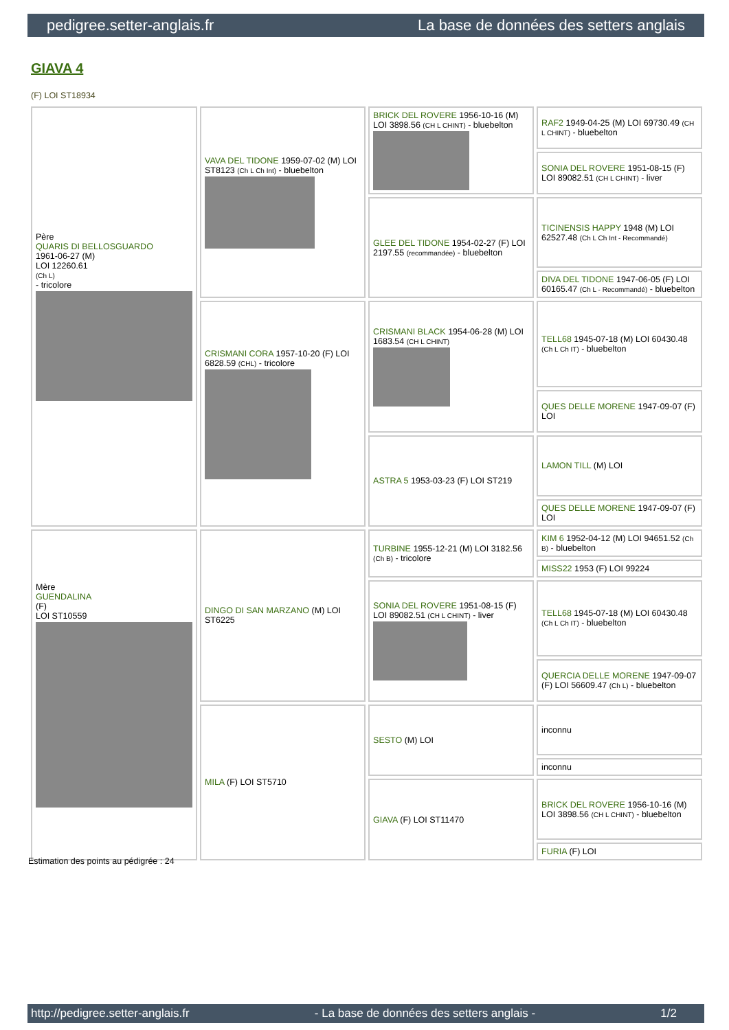pedigree.setter-anglais.fr La base de données des setters anglais
GIAVA 4
(F) LOI ST18934
| Père QUARIS DI BELLOSGUARDO 1961-06-27 (M) LOI 12260.61 (Ch L) - tricolore | VAVA DEL TIDONE 1959-07-02 (M) LOI ST8123 (Ch L Ch Int) - bluebelton | BRICK DEL ROVERE 1956-10-16 (M) LOI 3898.56 (CH L CHINT) - bluebelton | RAF2 1949-04-25 (M) LOI 69730.49 (CH L CHINT) - bluebelton |
| | | | SONIA DEL ROVERE 1951-08-15 (F) LOI 89082.51 (CH L CHINT) - liver |
| | | GLEE DEL TIDONE 1954-02-27 (F) LOI 2197.55 (recommandée) - bluebelton | TICINENSIS HAPPY 1948 (M) LOI 62527.48 (Ch L Ch Int - Recommandé) |
| | | | DIVA DEL TIDONE 1947-06-05 (F) LOI 60165.47 (Ch L - Recommandé) - bluebelton |
| | CRISMANI CORA 1957-10-20 (F) LOI 6828.59 (CHL) - tricolore | CRISMANI BLACK 1954-06-28 (M) LOI 1683.54 (CH L CHINT) | TELL68 1945-07-18 (M) LOI 60430.48 (Ch L Ch IT) - bluebelton |
| | | | QUES DELLE MORENE 1947-09-07 (F) LOI |
| | | ASTRA 5 1953-03-23 (F) LOI ST219 | LAMON TILL (M) LOI |
| | | | QUES DELLE MORENE 1947-09-07 (F) LOI |
| Mère GUENDALINA (F) LOI ST10559 | DINGO DI SAN MARZANO (M) LOI ST6225 | TURBINE 1955-12-21 (M) LOI 3182.56 (Ch B) - tricolore | KIM 6 1952-04-12 (M) LOI 94651.52 (Ch B) - bluebelton |
| | | | MISS22 1953 (F) LOI 99224 |
| | | SONIA DEL ROVERE 1951-08-15 (F) LOI 89082.51 (CH L CHINT) - liver | TELL68 1945-07-18 (M) LOI 60430.48 (Ch L Ch IT) - bluebelton |
| | | | QUERCIA DELLE MORENE 1947-09-07 (F) LOI 56609.47 (Ch L) - bluebelton |
| | MILA (F) LOI ST5710 | SESTO (M) LOI | inconnu |
| | | | inconnu |
| | | GIAVA (F) LOI ST11470 | BRICK DEL ROVERE 1956-10-16 (M) LOI 3898.56 (CH L CHINT) - bluebelton |
| | | | FURIA (F) LOI |
Estimation des points au pédigrée : 24
http://pedigree.setter-anglais.fr - La base de données des setters anglais - 1/2